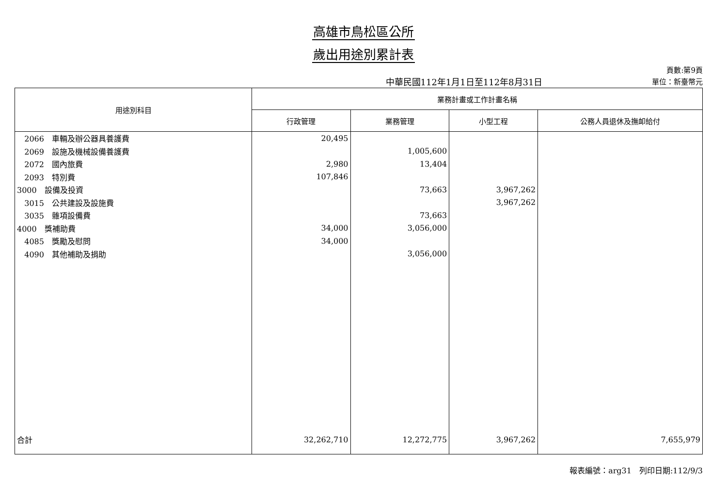高雄市鳥松區公所
歲出用途別累計表
中華民國112年1月1日至112年8月31日
頁數:第9頁
單位：新臺幣元
| 用途別科目 | 業務計畫或工作計畫名稱 | | | |
| --- | --- | --- | --- | --- |
| | 行政管理 | 業務管理 | 小型工程 | 公務人員退休及撫卹給付 |
| 2066 車輛及辦公器具養護費 | 20,495 | | | |
| 2069 設施及機械設備養護費 | | 1,005,600 | | |
| 2072 國內旅費 | 2,980 | 13,404 | | |
| 2093 特別費 | 107,846 | | | |
| 3000 設備及投資 | | 73,663 | 3,967,262 | |
| 3015 公共建設及設施費 | | | 3,967,262 | |
| 3035 雜項設備費 | | 73,663 | | |
| 4000 獎補助費 | 34,000 | 3,056,000 | | |
| 4085 獎勵及慰問 | 34,000 | | | |
| 4090 其他補助及捐助 | | 3,056,000 | | |
| 合計 | 32,262,710 | 12,272,775 | 3,967,262 | 7,655,979 |
報表編號：arg31　列印日期:112/9/3